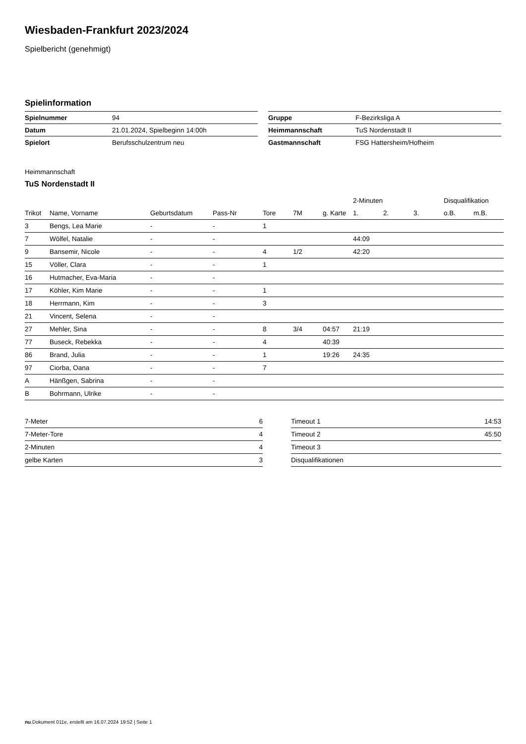Wiesbaden-Frankfurt 2023/2024
Spielbericht (genehmigt)
Spielinformation
| Spielnummer | 94 |
| Datum | 21.01.2024, Spielbeginn 14:00h |
| Spielort | Berufsschulzentrum neu |
| Gruppe | F-Bezirksliga A |
| Heimmannschaft | TuS Nordenstadt II |
| Gastmannschaft | FSG Hattersheim/Hofheim |
Heimmannschaft
TuS Nordenstadt II
| | | | | | | | 2-Minuten | | | Disqualifikation | |
| --- | --- | --- | --- | --- | --- | --- | --- | --- | --- | --- | --- |
| Trikot | Name, Vorname | Geburtsdatum | Pass-Nr | Tore | 7M | g. Karte | 1. | 2. | 3. | o.B. | m.B. |
| 3 | Bengs, Lea Marie | - | - | 1 | | | | | | | |
| 7 | Wölfel, Natalie | - | - | | | | 44:09 | | | | |
| 9 | Bansemir, Nicole | - | - | 4 | 1/2 | | 42:20 | | | | |
| 15 | Völler, Clara | - | - | 1 | | | | | | | |
| 16 | Hutmacher, Eva-Maria | - | - | | | | | | | | |
| 17 | Köhler, Kim Marie | - | - | 1 | | | | | | | |
| 18 | Herrmann, Kim | - | - | 3 | | | | | | | |
| 21 | Vincent, Selena | - | - | | | | | | | | |
| 27 | Mehler, Sina | - | - | 8 | 3/4 | 04:57 | 21:19 | | | | |
| 77 | Buseck, Rebekka | - | - | 4 | | 40:39 | | | | | |
| 86 | Brand, Julia | - | - | 1 | | 19:26 | 24:35 | | | | |
| 97 | Ciorba, Oana | - | - | 7 | | | | | | | |
| A | Hänßgen, Sabrina | - | - | | | | | | | | |
| B | Bohrmann, Ulrike | - | - | | | | | | | | |
| 7-Meter | 6 |
| 7-Meter-Tore | 4 |
| 2-Minuten | 4 |
| gelbe Karten | 3 |
| Timeout 1 | 14:53 |
| Timeout 2 | 45:50 |
| Timeout 3 | |
| Disqualifikationen | |
nu.Dokument 011e, erstellt am 16.07.2024 19:52 | Seite 1